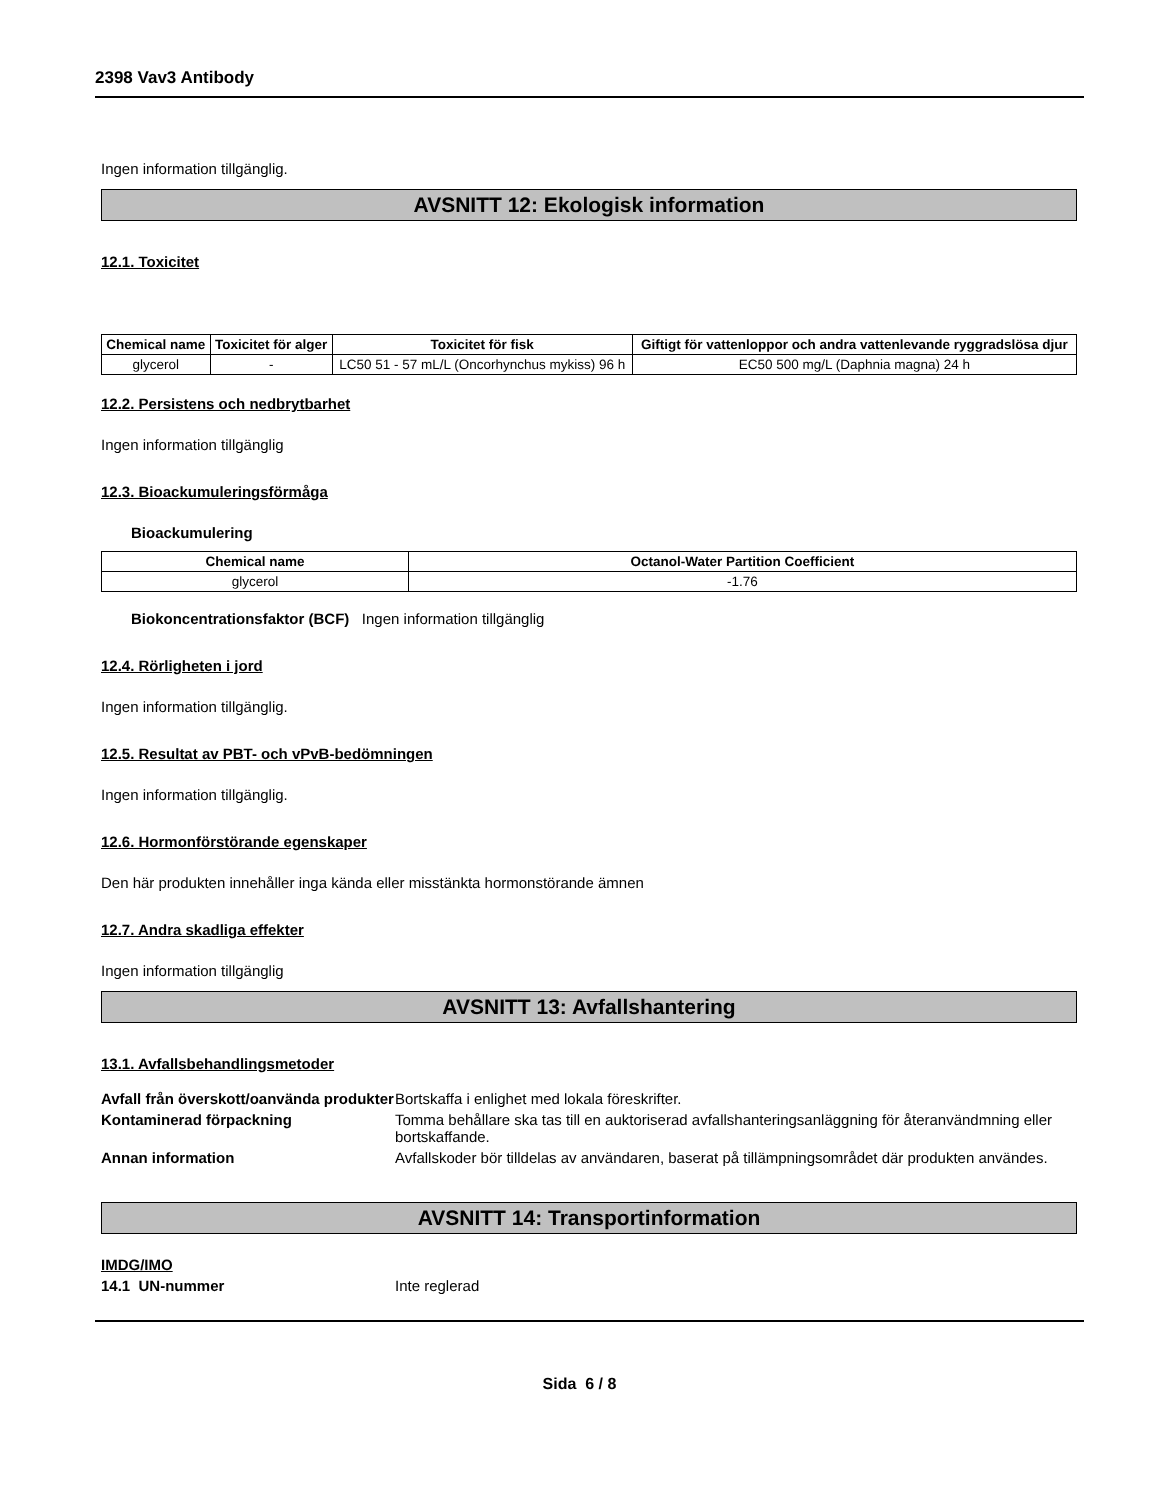2398 Vav3 Antibody
Ingen information tillgänglig.
AVSNITT 12: Ekologisk information
12.1. Toxicitet
| Chemical name | Toxicitet för alger | Toxicitet för fisk | Giftigt för vattenloppor och andra vattenlevande ryggradslösa djur |
| --- | --- | --- | --- |
| glycerol | - | LC50 51 - 57 mL/L (Oncorhynchus mykiss) 96 h | EC50 500 mg/L (Daphnia magna) 24 h |
12.2. Persistens och nedbrytbarhet
Ingen information tillgänglig
12.3. Bioackumuleringsförmåga
Bioackumulering
| Chemical name | Octanol-Water Partition Coefficient |
| --- | --- |
| glycerol | -1.76 |
Biokoncentrationsfaktor (BCF) Ingen information tillgänglig
12.4. Rörligheten i jord
Ingen information tillgänglig.
12.5. Resultat av PBT- och vPvB-bedömningen
Ingen information tillgänglig.
12.6. Hormonförstörande egenskaper
Den här produkten innehåller inga kända eller misstänkta hormonstörande ämnen
12.7. Andra skadliga effekter
Ingen information tillgänglig
AVSNITT 13: Avfallshantering
13.1. Avfallsbehandlingsmetoder
Avfall från överskott/oanvända produkter
Bortskaffa i enlighet med lokala föreskrifter.
Kontaminerad förpackning Tomma behållare ska tas till en auktoriserad avfallshanteringsanläggning för återanvändmning eller bortskaffande.
Annan information Avfallskoder bör tilldelas av användaren, baserat på tillämpningsområdet där produkten användes.
AVSNITT 14: Transportinformation
IMDG/IMO
14.1 UN-nummer Inte reglerad
Sida 6 / 8